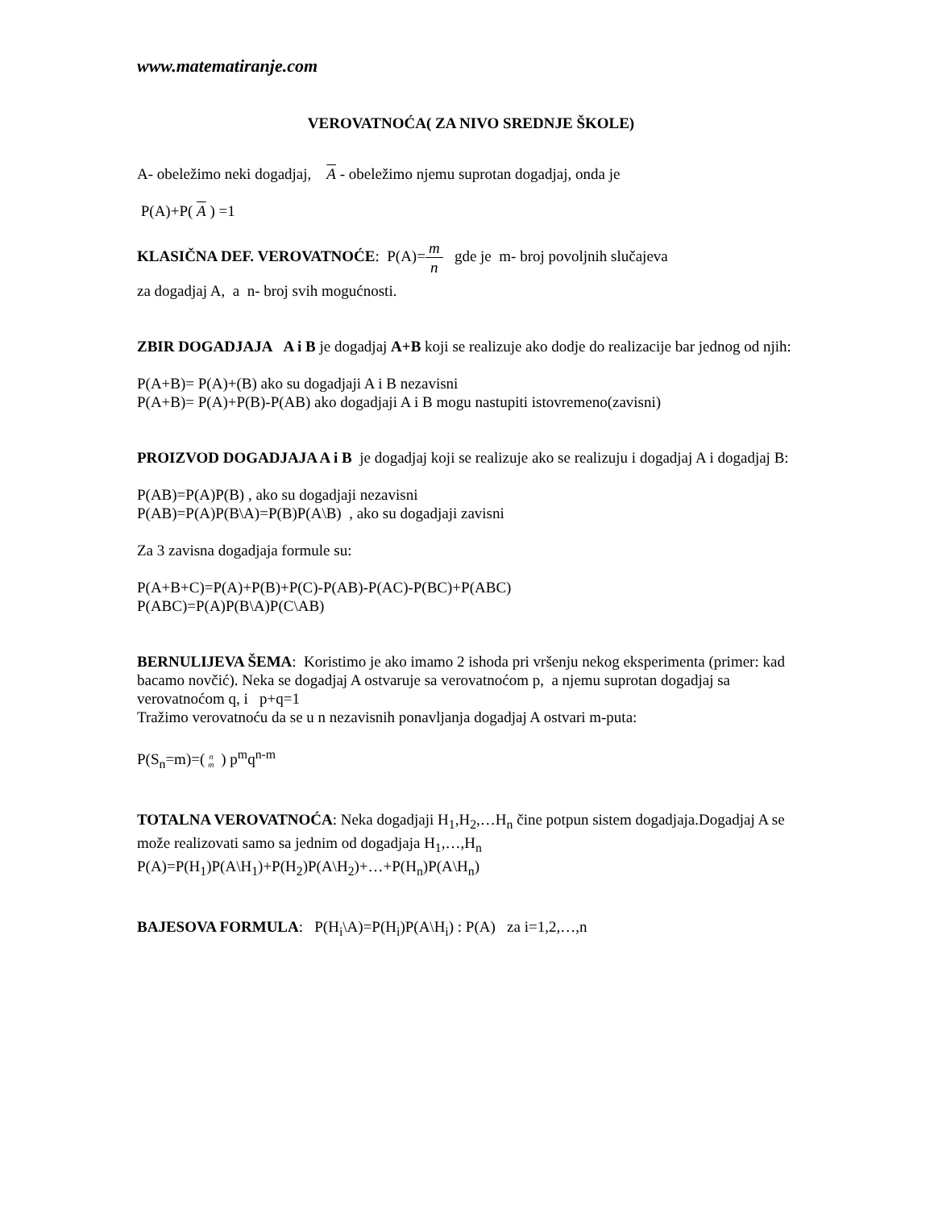www.matematiranje.com
VEROVATNOĆA( ZA NIVO SREDNJE ŠKOLE)
A- obeležimo neki dogadjaj, A - obeležimo njemu suprotan dogadjaj, onda je
P(A)+P( A ) =1
KLASIČNA DEF. VEROVATNOĆE: P(A)=m n gde je m- broj povoljnih slučajeva
za dogadjaj A, a n- broj svih mogućnosti.
ZBIR DOGADJAJA A i B je dogadjaj A+B koji se realizuje ako dodje do realizacije bar jednog od njih:
P(A+B)= P(A)+(B) ako su dogadjaji A i B nezavisni
P(A+B)= P(A)+P(B)-P(AB) ako dogadjaji A i B mogu nastupiti istovremeno(zavisni)
PROIZVOD DOGADJAJA A i B je dogadjaj koji se realizuje ako se realizuju i dogadjaj A i dogadjaj B:
P(AB)=P(A)P(B) , ako su dogadjaji nezavisni
P(AB)=P(A)P(B\A)=P(B)P(A\B) , ako su dogadjaji zavisni
Za 3 zavisna dogadjaja formule su:
P(A+B+C)=P(A)+P(B)+P(C)-P(AB)-P(AC)-P(BC)+P(ABC)
P(ABC)=P(A)P(B\A)P(C\AB)
BERNULIJEVA ŠEMA: Koristimo je ako imamo 2 ishoda pri vršenju nekog eksperimenta (primer: kad bacamo novčić). Neka se dogadjaj A ostvaruje sa verovatnoćom p, a njemu suprotan dogadjaj sa verovatnoćom q, i p+q=1
Tražimo verovatnoću da se u n nezavisnih ponavljanja dogadjaj A ostvari m-puta:
P(S<sub>n</sub>=m)=(n m ) p<sup>m</sup>q<sup>n-m</sup>
TOTALNA VEROVATNOĆA: Neka dogadjaji H<sub>1</sub>,H<sub>2</sub>,…H<sub>n</sub> čine potpun sistem dogadjaja.Dogadjaj A se može realizovati samo sa jednim od dogadjaja H<sub>1</sub>,…,H<sub>n</sub>
P(A)=P(H<sub>1</sub>)P(A\H<sub>1</sub>)+P(H<sub>2</sub>)P(A\H<sub>2</sub>)+…+P(H<sub>n</sub>)P(A\H<sub>n</sub>)
BAJESOVA FORMULA: P(H<sub>i</sub>\A)=P(H<sub>i</sub>)P(A\H<sub>i</sub>) : P(A) za i=1,2,…,n